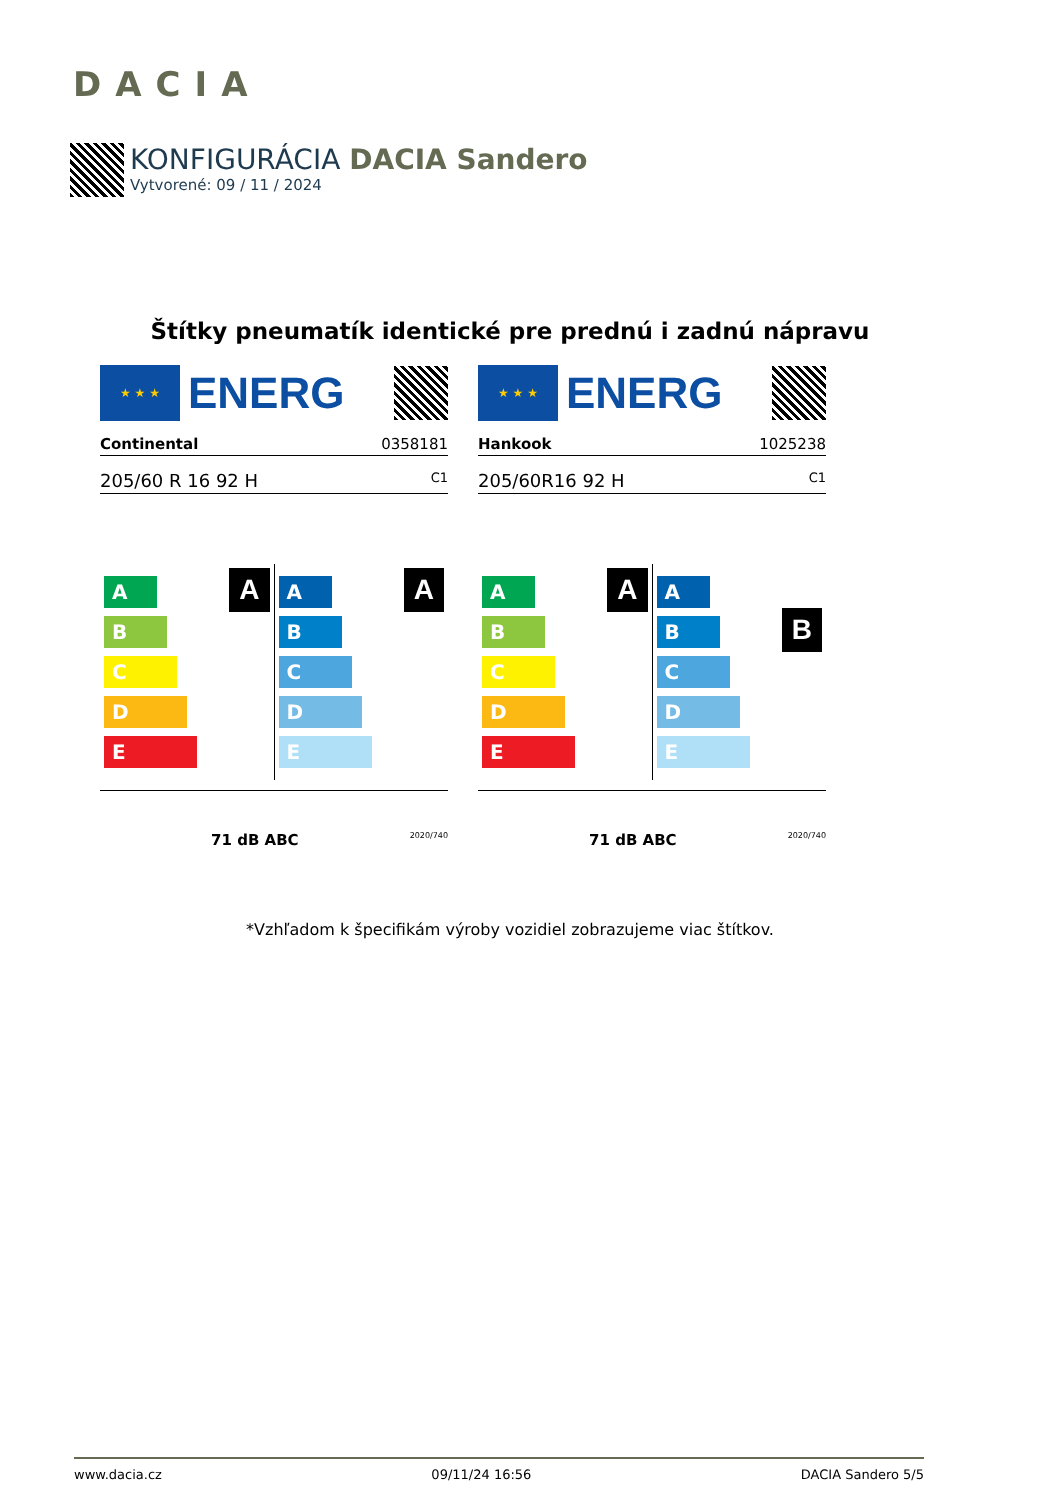DACIA
KONFIGURÁCIA DACIA Sandero
Vytvorené: 09 / 11 / 2024
Štítky pneumatík identické pre prednú i zadnú nápravu
★ ★ ★
ENERG
Continental 0358181
205/60 R 16 92 H C1
A
A
B
C
D
E
A
A
B
C
D
E
71 dB ABC 2020/740
★ ★ ★
ENERG
Hankook 1025238
205/60R16 92 H C1
A
A
B
C
D
E
B
A
B
C
D
E
71 dB ABC 2020/740
*Vzhľadom k špecifikám výroby vozidiel zobrazujeme viac štítkov.
www.dacia.cz 09/11/24 16:56 DACIA Sandero 5/5